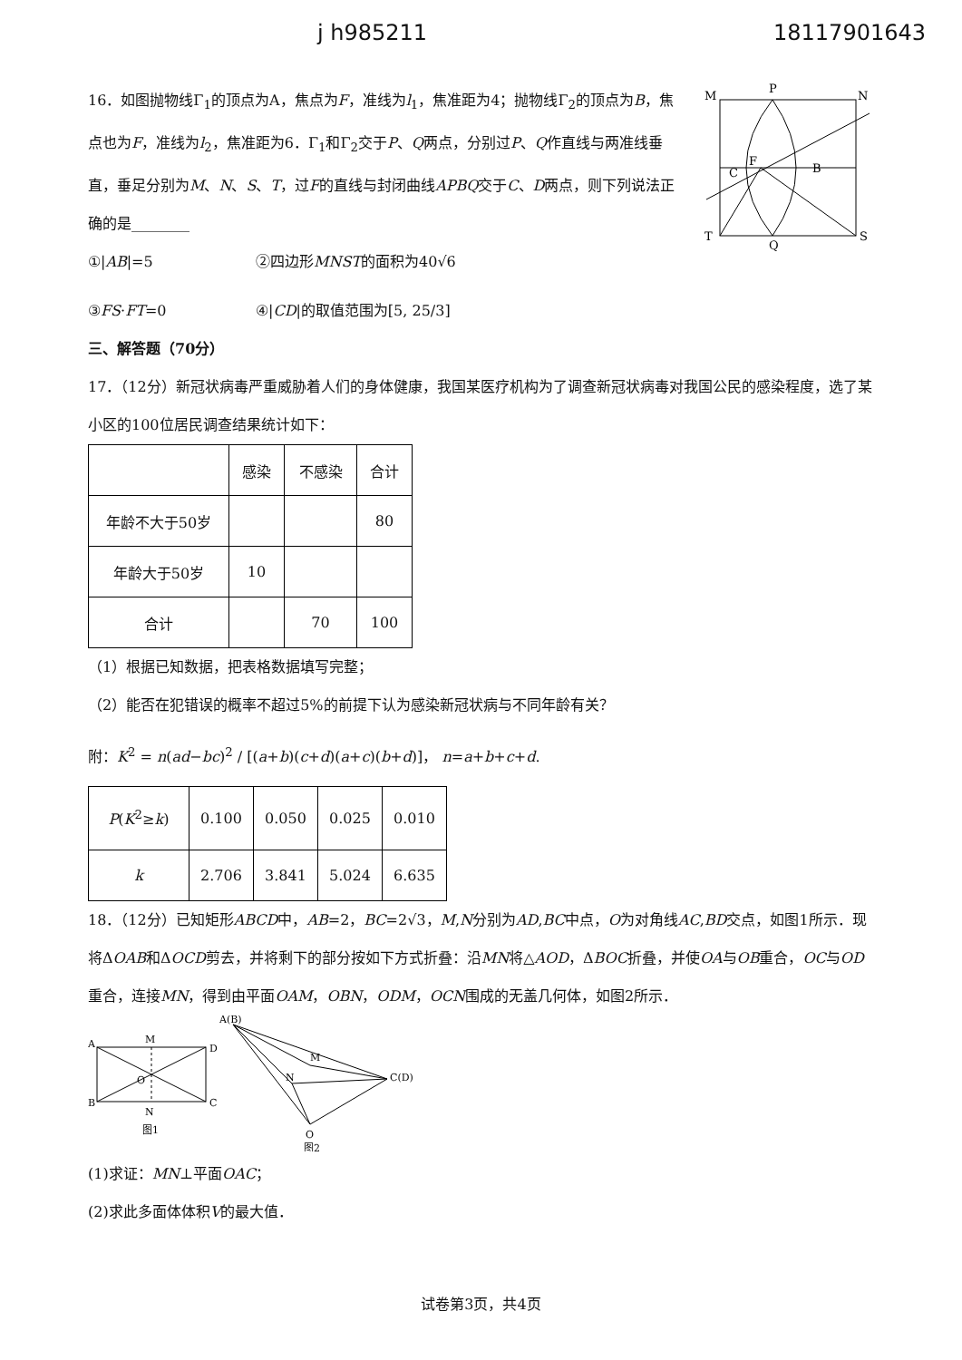j h985211 18117901643
16．如图抛物线Γ<sub>1</sub>的顶点为A，焦点为F，准线为l<sub>1</sub>，焦准距为4；抛物线Γ<sub>2</sub>的顶点为B，焦点也为F，准线为l<sub>2</sub>，焦准距为6．Γ<sub>1</sub>和Γ<sub>2</sub>交于P、Q两点，分别过P、Q作直线与两准线垂直，垂足分别为M、N、S、T，过F的直线与封闭曲线APBQ交于C、D两点，则下列说法正确的是________
①|AB|=5 ②四边形MNST的面积为40√6
③FS·FT=0 ④|CD|的取值范围为[5, 25/3]
M
P
N
T
Q
S
F
B
C
三、解答题（70分）
17．（12分）新冠状病毒严重威胁着人们的身体健康，我国某医疗机构为了调查新冠状病毒对我国公民的感染程度，选了某小区的100位居民调查结果统计如下：
| | 感染 | 不感染 | 合计 |
| 年龄不大于50岁 | | | 80 |
| 年龄大于50岁 | 10 | | |
| 合计 | | 70 | 100 |
（1）根据已知数据，把表格数据填写完整；
（2）能否在犯错误的概率不超过5%的前提下认为感染新冠状病与不同年龄有关？
附：K<sup>2</sup> = n(ad−bc)<sup>2</sup> / [(a+b)(c+d)(a+c)(b+d)]， n=a+b+c+d.
| P ( K<sup>2</sup>≥ k ) | 0.100 | 0.050 | 0.025 | 0.010 |
| k | 2.706 | 3.841 | 5.024 | 6.635 |
18．（12分）已知矩形ABCD中，AB=2，BC=2√3，M,N分别为AD,BC中点，O为对角线AC,BD交点，如图1所示．现将ΔOAB和ΔOCD剪去，并将剩下的部分按如下方式折叠：沿MN将△AOD，ΔBOC折叠，并使OA与OB重合，OC与OD重合，连接MN，得到由平面OAM，OBN，ODM，OCN围成的无盖几何体，如图2所示．
A
M
D
B
C
N
O
图1
A(B)
M
N
C(D)
O
图2
(1)求证：MN⊥平面OAC；
(2)求此多面体体积V的最大值．
试卷第3页，共4页